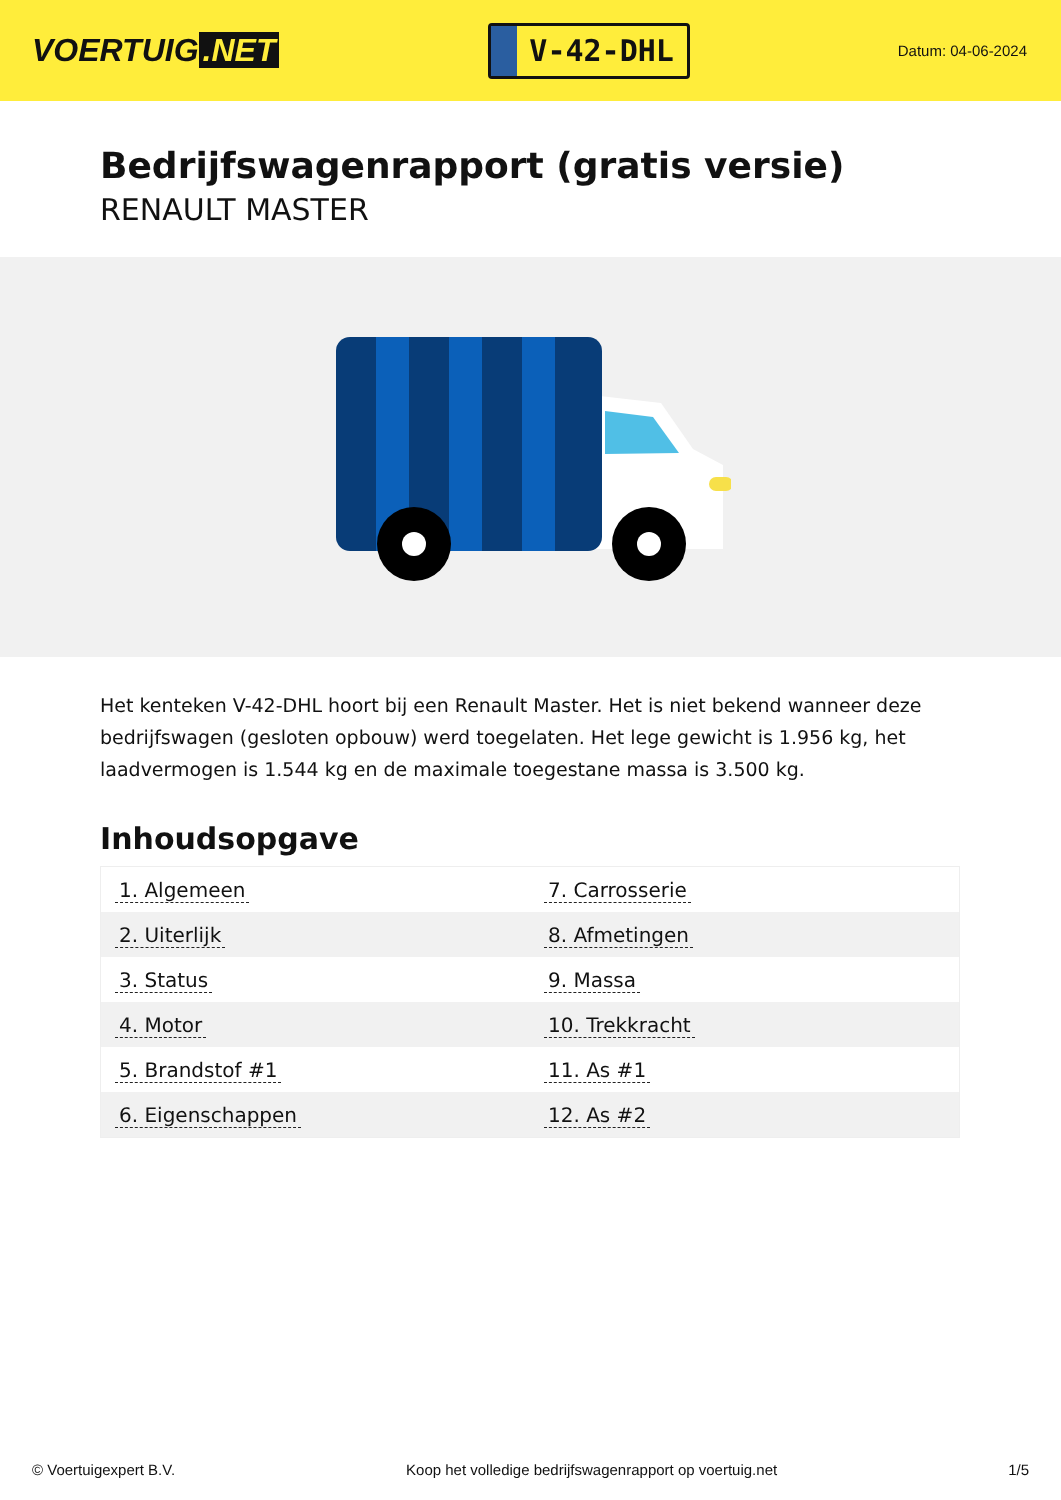VOERTUIG.NET
V-42-DHL
Datum: 04-06-2024
Bedrijfswagenrapport (gratis versie)
RENAULT MASTER
Het kenteken V-42-DHL hoort bij een Renault Master. Het is niet bekend wanneer deze bedrijfswagen (gesloten opbouw) werd toegelaten. Het lege gewicht is 1.956 kg, het laadvermogen is 1.544 kg en de maximale toegestane massa is 3.500 kg.
Inhoudsopgave
| 1. Algemeen | 7. Carrosserie |
| 2. Uiterlijk | 8. Afmetingen |
| 3. Status | 9. Massa |
| 4. Motor | 10. Trekkracht |
| 5. Brandstof #1 | 11. As #1 |
| 6. Eigenschappen | 12. As #2 |
© Voertuigexpert B.V. Koop het volledige bedrijfswagenrapport op voertuig.net 1/5